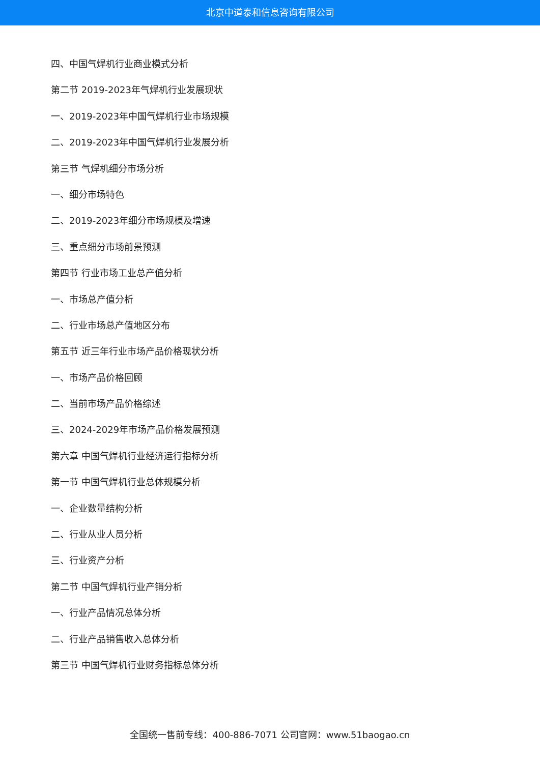北京中道泰和信息咨询有限公司
四、中国气焊机行业商业模式分析
第二节 2019-2023年气焊机行业发展现状
一、2019-2023年中国气焊机行业市场规模
二、2019-2023年中国气焊机行业发展分析
第三节 气焊机细分市场分析
一、细分市场特色
二、2019-2023年细分市场规模及增速
三、重点细分市场前景预测
第四节 行业市场工业总产值分析
一、市场总产值分析
二、行业市场总产值地区分布
第五节 近三年行业市场产品价格现状分析
一、市场产品价格回顾
二、当前市场产品价格综述
三、2024-2029年市场产品价格发展预测
第六章 中国气焊机行业经济运行指标分析
第一节 中国气焊机行业总体规模分析
一、企业数量结构分析
二、行业从业人员分析
三、行业资产分析
第二节 中国气焊机行业产销分析
一、行业产品情况总体分析
二、行业产品销售收入总体分析
第三节 中国气焊机行业财务指标总体分析
全国统一售前专线：400-886-7071 公司官网：www.51baogao.cn